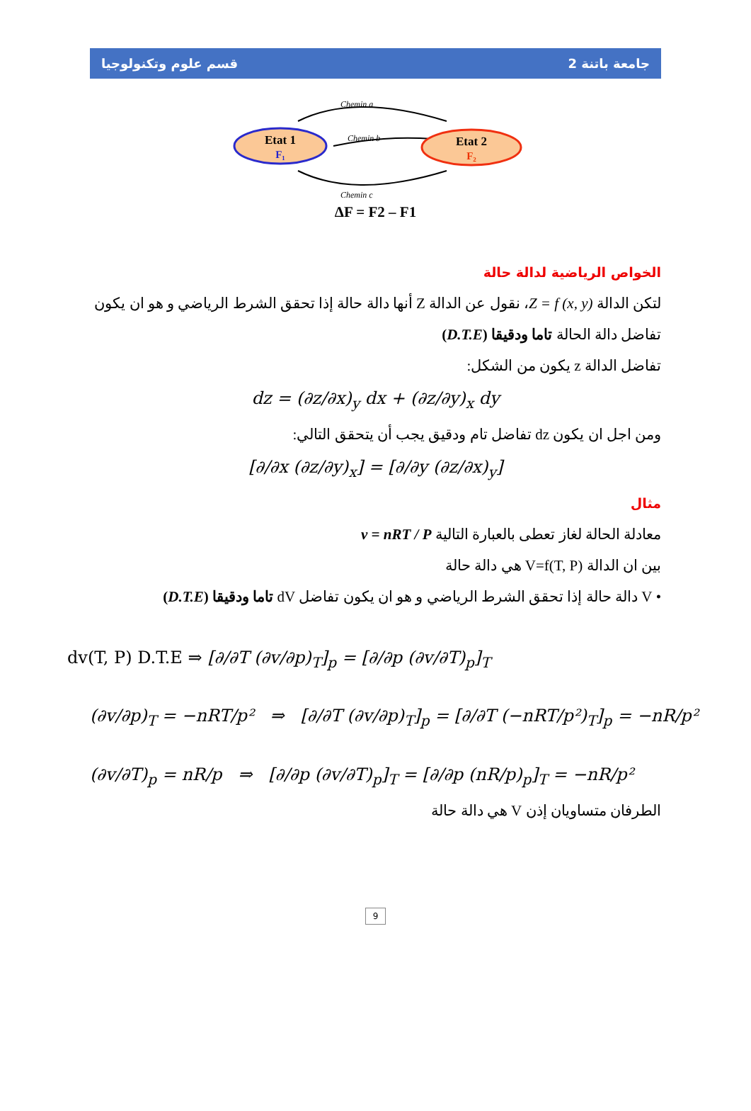قسم علوم وتكنولوجيا جامعة باتنة 2
Chemin a
Chemin b
Chemin c
Etat 1
F₁
Etat 2
F₂
ΔF = F2 – F1
الخواص الرياضية لدالة حالة
لتكن الدالة Z = f (x, y)، نقول عن الدالة Z أنها دالة حالة إذا تحقق الشرط الرياضي و هو ان يكون تفاضل دالة الحالة تاما ودقيقا (D.T.E)
تفاضل الدالة z يكون من الشكل:
dz = (∂z/∂x)<sub>y</sub> dx + (∂z/∂y)<sub>x</sub> dy
ومن اجل ان يكون dz تفاضل تام ودقيق يجب أن يتحقق التالي:
[∂/∂x (∂z/∂y)<sub>x</sub>] = [∂/∂y (∂z/∂x)<sub>y</sub>]
مثال
معادلة الحالة لغاز تعطى بالعبارة التالية v = nRT / P
بين ان الدالة V=f(T, P) هي دالة حالة
• V دالة حالة إذا تحقق الشرط الرياضي و هو ان يكون تفاضل dV تاما ودقيقا (D.T.E)
dv(T, P) D.T.E ⇒ [∂/∂T (∂v/∂p)<sub>T</sub>]<sub>p</sub> = [∂/∂p (∂v/∂T)<sub>p</sub>]<sub>T</sub>
(∂v/∂p)<sub>T</sub> = −nRT/p² ⇒ [∂/∂T (∂v/∂p)<sub>T</sub>]<sub>p</sub> = [∂/∂T (−nRT/p²)<sub>T</sub>]<sub>p</sub> = −nR/p²
(∂v/∂T)<sub>p</sub> = nR/p ⇒ [∂/∂p (∂v/∂T)<sub>p</sub>]<sub>T</sub> = [∂/∂p (nR/p)<sub>p</sub>]<sub>T</sub> = −nR/p²
الطرفان متساويان إذن V هي دالة حالة
9